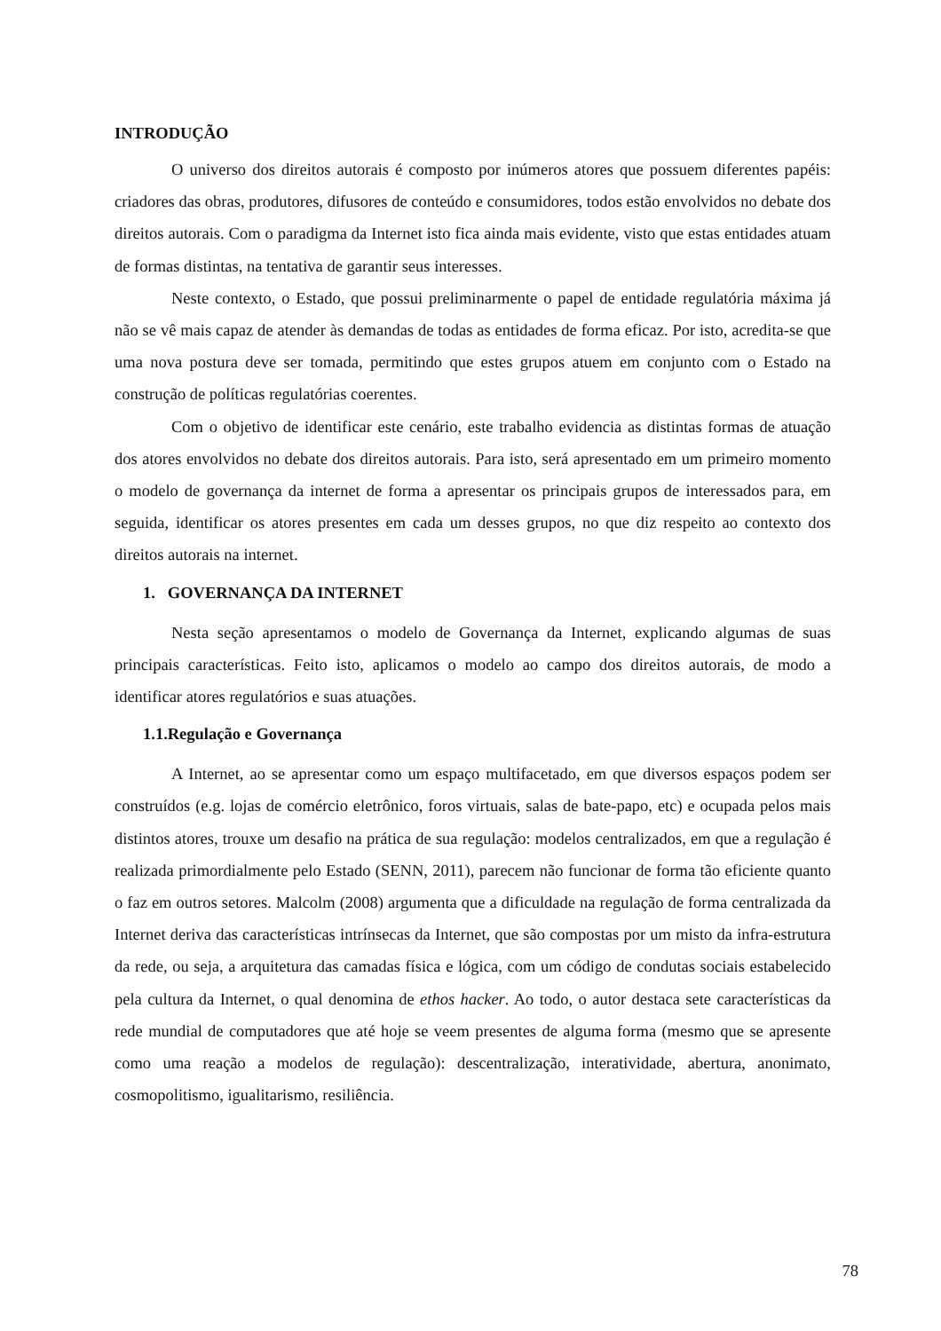INTRODUÇÃO
O universo dos direitos autorais é composto por inúmeros atores que possuem diferentes papéis: criadores das obras, produtores, difusores de conteúdo e consumidores, todos estão envolvidos no debate dos direitos autorais. Com o paradigma da Internet isto fica ainda mais evidente, visto que estas entidades atuam de formas distintas, na tentativa de garantir seus interesses.
Neste contexto, o Estado, que possui preliminarmente o papel de entidade regulatória máxima já não se vê mais capaz de atender às demandas de todas as entidades de forma eficaz. Por isto, acredita-se que uma nova postura deve ser tomada, permitindo que estes grupos atuem em conjunto com o Estado na construção de políticas regulatórias coerentes.
Com o objetivo de identificar este cenário, este trabalho evidencia as distintas formas de atuação dos atores envolvidos no debate dos direitos autorais. Para isto, será apresentado em um primeiro momento o modelo de governança da internet de forma a apresentar os principais grupos de interessados para, em seguida, identificar os atores presentes em cada um desses grupos, no que diz respeito ao contexto dos direitos autorais na internet.
1. GOVERNANÇA DA INTERNET
Nesta seção apresentamos o modelo de Governança da Internet, explicando algumas de suas principais características. Feito isto, aplicamos o modelo ao campo dos direitos autorais, de modo a identificar atores regulatórios e suas atuações.
1.1.Regulação e Governança
A Internet, ao se apresentar como um espaço multifacetado, em que diversos espaços podem ser construídos (e.g. lojas de comércio eletrônico, foros virtuais, salas de bate-papo, etc) e ocupada pelos mais distintos atores, trouxe um desafio na prática de sua regulação: modelos centralizados, em que a regulação é realizada primordialmente pelo Estado (SENN, 2011), parecem não funcionar de forma tão eficiente quanto o faz em outros setores. Malcolm (2008) argumenta que a dificuldade na regulação de forma centralizada da Internet deriva das características intrínsecas da Internet, que são compostas por um misto da infra-estrutura da rede, ou seja, a arquitetura das camadas física e lógica, com um código de condutas sociais estabelecido pela cultura da Internet, o qual denomina de ethos hacker. Ao todo, o autor destaca sete características da rede mundial de computadores que até hoje se veem presentes de alguma forma (mesmo que se apresente como uma reação a modelos de regulação): descentralização, interatividade, abertura, anonimato, cosmopolitismo, igualitarismo, resiliência.
78